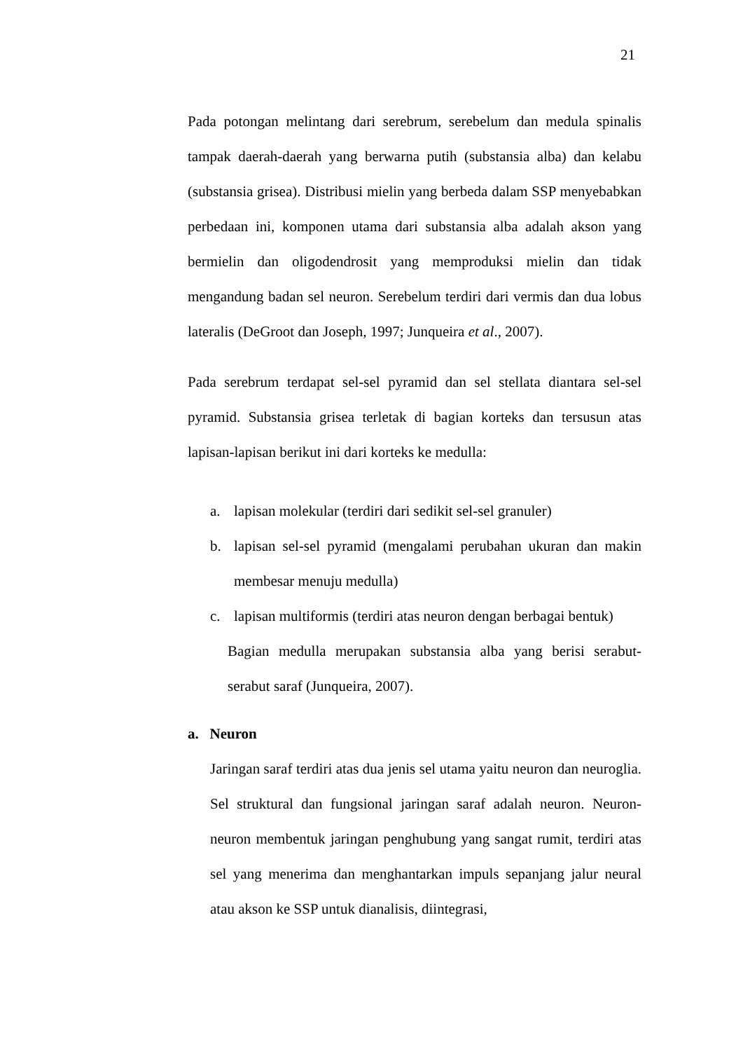21
Pada potongan melintang dari serebrum, serebelum dan medula spinalis tampak daerah-daerah yang berwarna putih (substansia alba) dan kelabu (substansia grisea). Distribusi mielin yang berbeda dalam SSP menyebabkan perbedaan ini, komponen utama dari substansia alba adalah akson yang bermielin dan oligodendrosit yang memproduksi mielin dan tidak mengandung badan sel neuron. Serebelum terdiri dari vermis dan dua lobus lateralis (DeGroot dan Joseph, 1997; Junqueira et al., 2007).
Pada serebrum terdapat sel-sel pyramid dan sel stellata diantara sel-sel pyramid. Substansia grisea terletak di bagian korteks dan tersusun atas lapisan-lapisan berikut ini dari korteks ke medulla:
a. lapisan molekular (terdiri dari sedikit sel-sel granuler)
b. lapisan sel-sel pyramid (mengalami perubahan ukuran dan makin membesar menuju medulla)
c. lapisan multiformis (terdiri atas neuron dengan berbagai bentuk)
Bagian medulla merupakan substansia alba yang berisi serabut-serabut saraf (Junqueira, 2007).
a. Neuron
Jaringan saraf terdiri atas dua jenis sel utama yaitu neuron dan neuroglia. Sel struktural dan fungsional jaringan saraf adalah neuron. Neuron-neuron membentuk jaringan penghubung yang sangat rumit, terdiri atas sel yang menerima dan menghantarkan impuls sepanjang jalur neural atau akson ke SSP untuk dianalisis, diintegrasi,